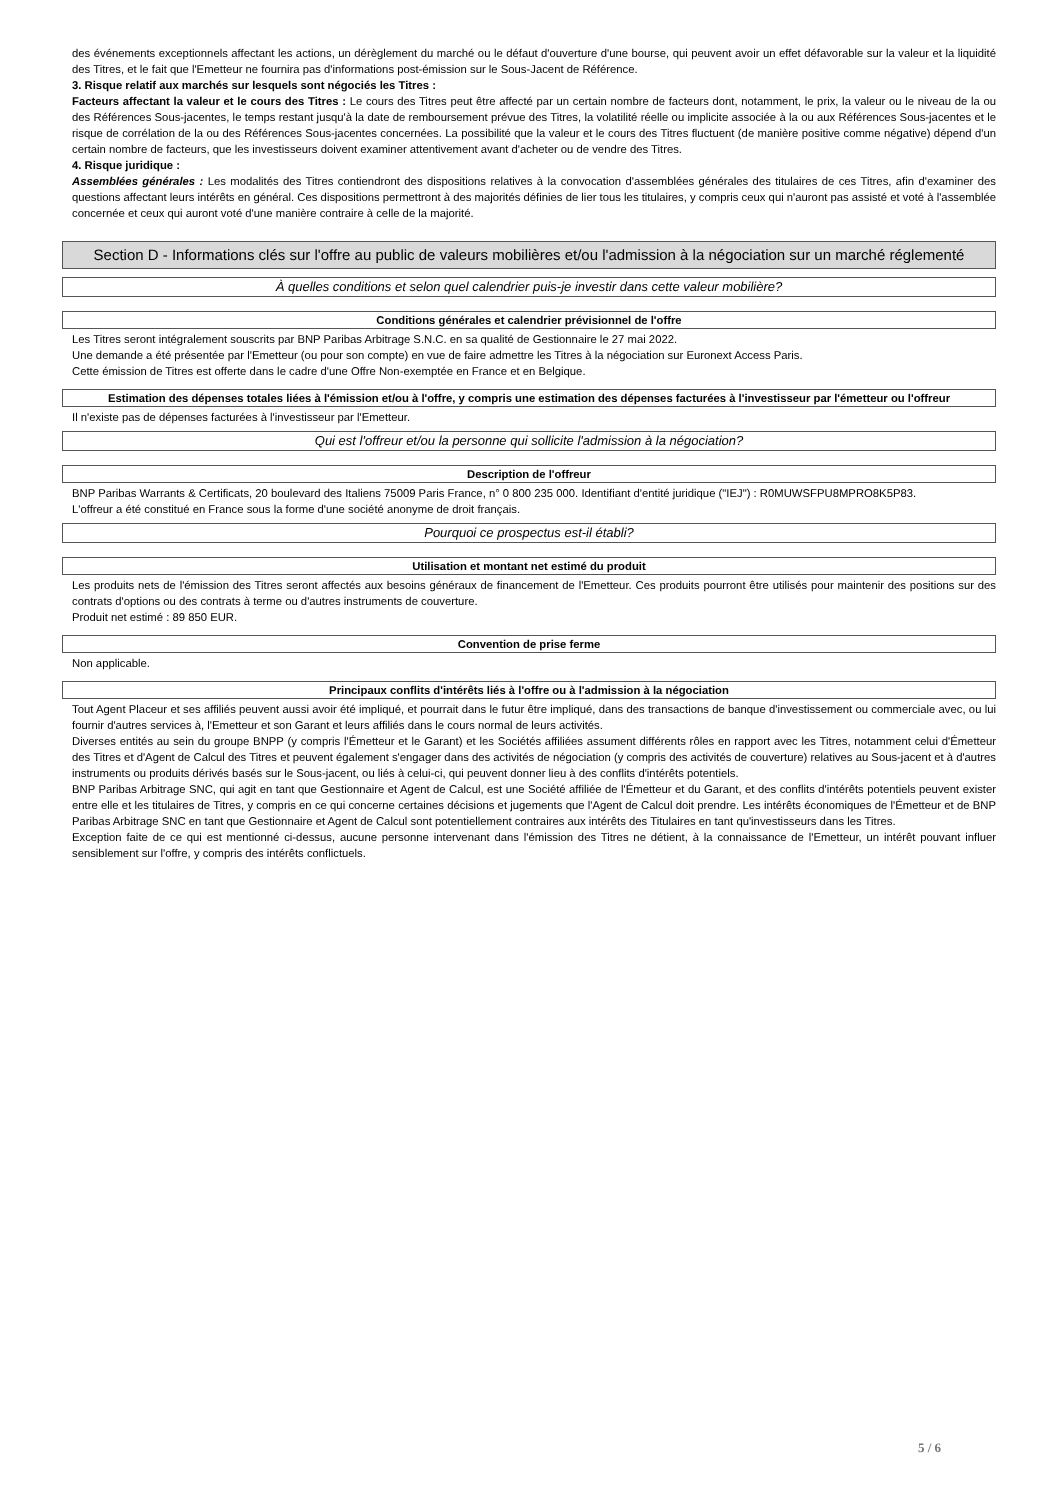des événements exceptionnels affectant les actions, un dérèglement du marché ou le défaut d'ouverture d'une bourse, qui peuvent avoir un effet défavorable sur la valeur et la liquidité des Titres, et le fait que l'Emetteur ne fournira pas d'informations post-émission sur le Sous-Jacent de Référence.
3. Risque relatif aux marchés sur lesquels sont négociés les Titres :
Facteurs affectant la valeur et le cours des Titres : Le cours des Titres peut être affecté par un certain nombre de facteurs dont, notamment, le prix, la valeur ou le niveau de la ou des Références Sous-jacentes, le temps restant jusqu'à la date de remboursement prévue des Titres, la volatilité réelle ou implicite associée à la ou aux Références Sous-jacentes et le risque de corrélation de la ou des Références Sous-jacentes concernées. La possibilité que la valeur et le cours des Titres fluctuent (de manière positive comme négative) dépend d'un certain nombre de facteurs, que les investisseurs doivent examiner attentivement avant d'acheter ou de vendre des Titres.
4. Risque juridique :
Assemblées générales : Les modalités des Titres contiendront des dispositions relatives à la convocation d'assemblées générales des titulaires de ces Titres, afin d'examiner des questions affectant leurs intérêts en général. Ces dispositions permettront à des majorités définies de lier tous les titulaires, y compris ceux qui n'auront pas assisté et voté à l'assemblée concernée et ceux qui auront voté d'une manière contraire à celle de la majorité.
Section D - Informations clés sur l'offre au public de valeurs mobilières et/ou l'admission à la négociation sur un marché réglementé
À quelles conditions et selon quel calendrier puis-je investir dans cette valeur mobilière?
Conditions générales et calendrier prévisionnel de l'offre
Les Titres seront intégralement souscrits par BNP Paribas Arbitrage S.N.C. en sa qualité de Gestionnaire le 27 mai 2022.
Une demande a été présentée par l'Emetteur (ou pour son compte) en vue de faire admettre les Titres à la négociation sur Euronext Access Paris.
Cette émission de Titres est offerte dans le cadre d'une Offre Non-exemptée en France et en Belgique.
Estimation des dépenses totales liées à l'émission et/ou à l'offre, y compris une estimation des dépenses facturées à l'investisseur par l'émetteur ou l'offreur
Il n'existe pas de dépenses facturées à l'investisseur par l'Emetteur.
Qui est l'offreur et/ou la personne qui sollicite l'admission à la négociation?
Description de l'offreur
BNP Paribas Warrants & Certificats, 20 boulevard des Italiens 75009 Paris France, n° 0 800 235 000. Identifiant d'entité juridique ("IEJ") : R0MUWSFPU8MPRO8K5P83.
L'offreur a été constitué en France sous la forme d'une société anonyme de droit français.
Pourquoi ce prospectus est-il établi?
Utilisation et montant net estimé du produit
Les produits nets de l'émission des Titres seront affectés aux besoins généraux de financement de l'Emetteur. Ces produits pourront être utilisés pour maintenir des positions sur des contrats d'options ou des contrats à terme ou d'autres instruments de couverture.
Produit net estimé : 89 850 EUR.
Convention de prise ferme
Non applicable.
Principaux conflits d'intérêts liés à l'offre ou à l'admission à la négociation
Tout Agent Placeur et ses affiliés peuvent aussi avoir été impliqué, et pourrait dans le futur être impliqué, dans des transactions de banque d'investissement ou commerciale avec, ou lui fournir d'autres services à, l'Emetteur et son Garant et leurs affiliés dans le cours normal de leurs activités.
Diverses entités au sein du groupe BNPP (y compris l'Émetteur et le Garant) et les Sociétés affiliées assument différents rôles en rapport avec les Titres, notamment celui d'Émetteur des Titres et d'Agent de Calcul des Titres et peuvent également s'engager dans des activités de négociation (y compris des activités de couverture) relatives au Sous-jacent et à d'autres instruments ou produits dérivés basés sur le Sous-jacent, ou liés à celui-ci, qui peuvent donner lieu à des conflits d'intérêts potentiels.
BNP Paribas Arbitrage SNC, qui agit en tant que Gestionnaire et Agent de Calcul, est une Société affiliée de l'Émetteur et du Garant, et des conflits d'intérêts potentiels peuvent exister entre elle et les titulaires de Titres, y compris en ce qui concerne certaines décisions et jugements que l'Agent de Calcul doit prendre. Les intérêts économiques de l'Émetteur et de BNP Paribas Arbitrage SNC en tant que Gestionnaire et Agent de Calcul sont potentiellement contraires aux intérêts des Titulaires en tant qu'investisseurs dans les Titres.
Exception faite de ce qui est mentionné ci-dessus, aucune personne intervenant dans l'émission des Titres ne détient, à la connaissance de l'Emetteur, un intérêt pouvant influer sensiblement sur l'offre, y compris des intérêts conflictuels.
5 / 6